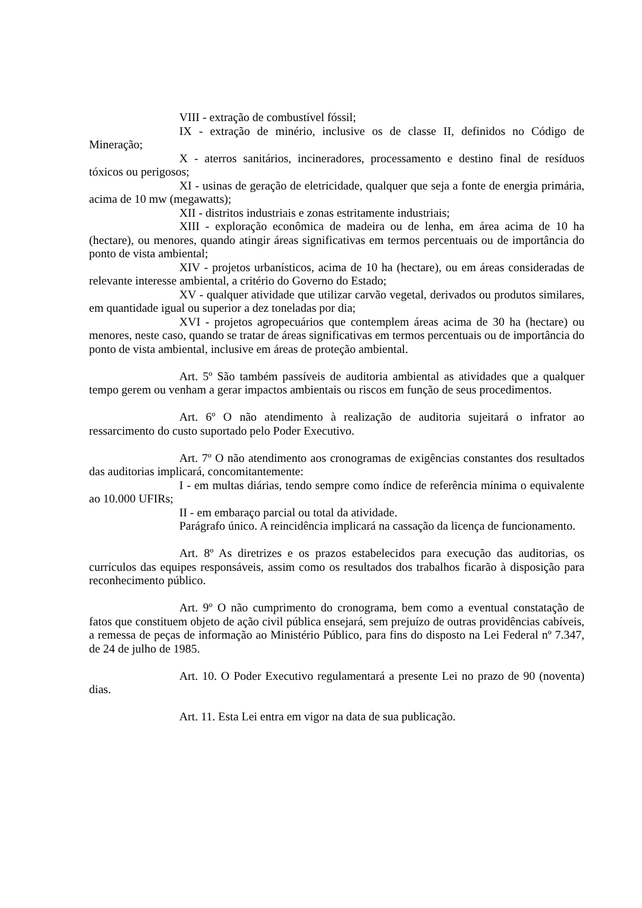VIII - extração de combustível fóssil;
IX - extração de minério, inclusive os de classe II, definidos no Código de Mineração;
X - aterros sanitários, incineradores, processamento e destino final de resíduos tóxicos ou perigosos;
XI - usinas de geração de eletricidade, qualquer que seja a fonte de energia primária, acima de 10 mw (megawatts);
XII - distritos industriais e zonas estritamente industriais;
XIII - exploração econômica de madeira ou de lenha, em área acima de 10 ha (hectare), ou menores, quando atingir áreas significativas em termos percentuais ou de importância do ponto de vista ambiental;
XIV - projetos urbanísticos, acima de 10 ha (hectare), ou em áreas consideradas de relevante interesse ambiental, a critério do Governo do Estado;
XV - qualquer atividade que utilizar carvão vegetal, derivados ou produtos similares, em quantidade igual ou superior a dez toneladas por dia;
XVI - projetos agropecuários que contemplem áreas acima de 30 ha (hectare) ou menores, neste caso, quando se tratar de áreas significativas em termos percentuais ou de importância do ponto de vista ambiental, inclusive em áreas de proteção ambiental.
Art. 5º São também passíveis de auditoria ambiental as atividades que a qualquer tempo gerem ou venham a gerar impactos ambientais ou riscos em função de seus procedimentos.
Art. 6º O não atendimento à realização de auditoria sujeitará o infrator ao ressarcimento do custo suportado pelo Poder Executivo.
Art. 7º O não atendimento aos cronogramas de exigências constantes dos resultados das auditorias implicará, concomitantemente:
I - em multas diárias, tendo sempre como índice de referência mínima o equivalente ao 10.000 UFIRs;
II - em embaraço parcial ou total da atividade.
Parágrafo único. A reincidência implicará na cassação da licença de funcionamento.
Art. 8º As diretrizes e os prazos estabelecidos para execução das auditorias, os currículos das equipes responsáveis, assim como os resultados dos trabalhos ficarão à disposição para reconhecimento público.
Art. 9º O não cumprimento do cronograma, bem como a eventual constatação de fatos que constituem objeto de ação civil pública ensejará, sem prejuízo de outras providências cabíveis, a remessa de peças de informação ao Ministério Público, para fins do disposto na Lei Federal nº 7.347, de 24 de julho de 1985.
Art. 10. O Poder Executivo regulamentará a presente Lei no prazo de 90 (noventa) dias.
Art. 11. Esta Lei entra em vigor na data de sua publicação.